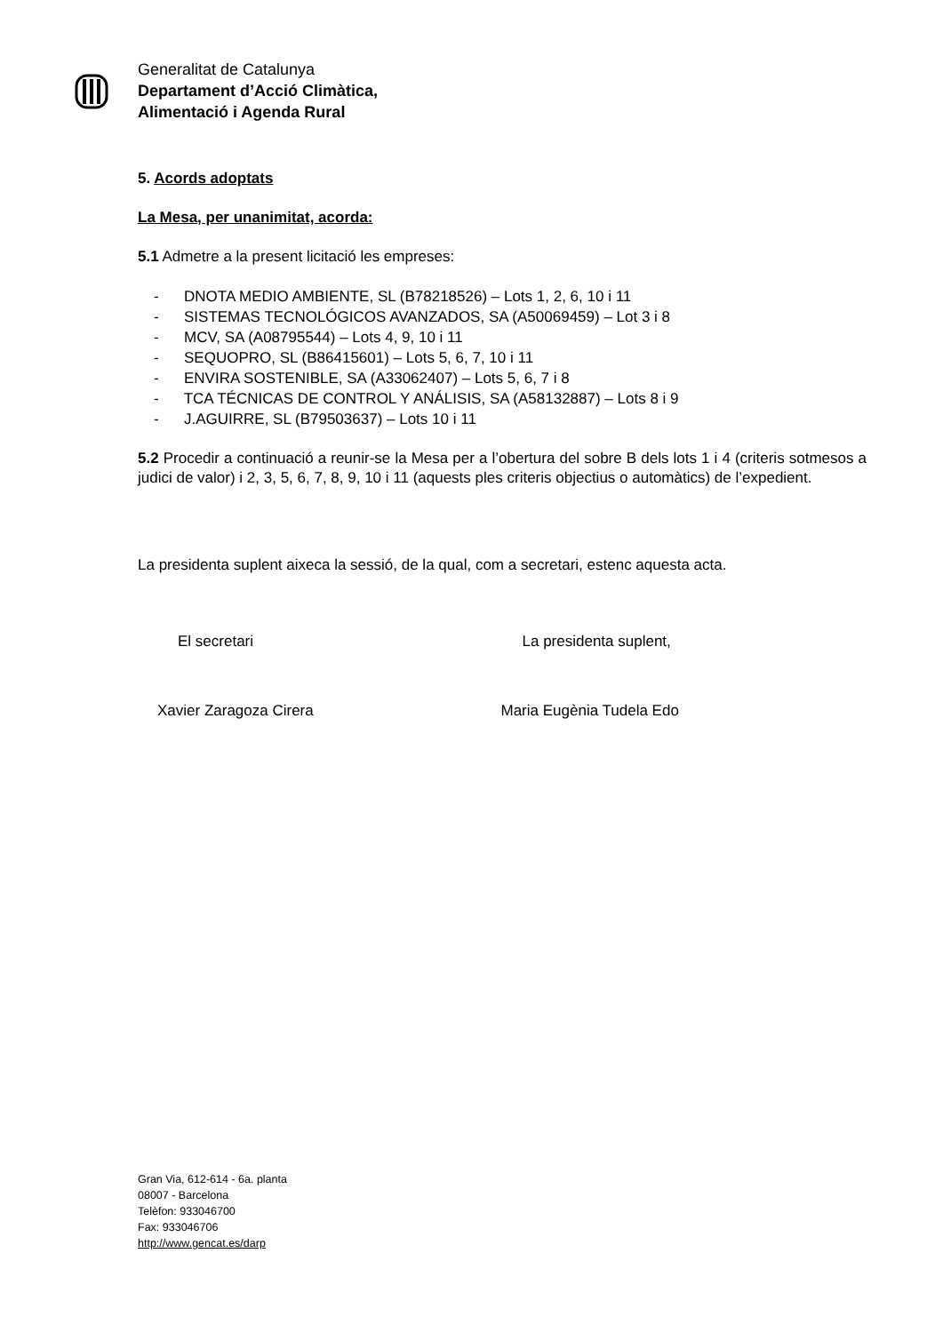Generalitat de Catalunya
Departament d’Acció Climàtica,
Alimentació i Agenda Rural
5. Acords adoptats
La Mesa, per unanimitat, acorda:
5.1 Admetre a la present licitació les empreses:
- DNOTA MEDIO AMBIENTE, SL (B78218526) – Lots 1, 2, 6, 10 i 11
- SISTEMAS TECNOLÓGICOS AVANZADOS, SA (A50069459) – Lot 3 i 8
- MCV, SA (A08795544) – Lots 4, 9, 10 i 11
- SEQUOPRO, SL (B86415601) – Lots 5, 6, 7, 10 i 11
- ENVIRA SOSTENIBLE, SA (A33062407) – Lots 5, 6, 7 i 8
- TCA TÉCNICAS DE CONTROL Y ANÁLISIS, SA (A58132887) – Lots 8 i 9
- J.AGUIRRE, SL (B79503637) – Lots 10 i 11
5.2 Procedir a continuació a reunir-se la Mesa per a l’obertura del sobre B dels lots 1 i 4 (criteris sotmesos a judici de valor) i 2, 3, 5, 6, 7, 8, 9, 10 i 11 (aquests ples criteris objectius o automàtics) de l’expedient.
La presidenta suplent aixeca la sessió, de la qual, com a secretari, estenc aquesta acta.
El secretari La presidenta suplent,
Xavier Zaragoza Cirera Maria Eugènia Tudela Edo
Gran Via, 612-614 - 6a. planta
08007 - Barcelona
Telèfon: 933046700
Fax: 933046706
http://www.gencat.es/darp